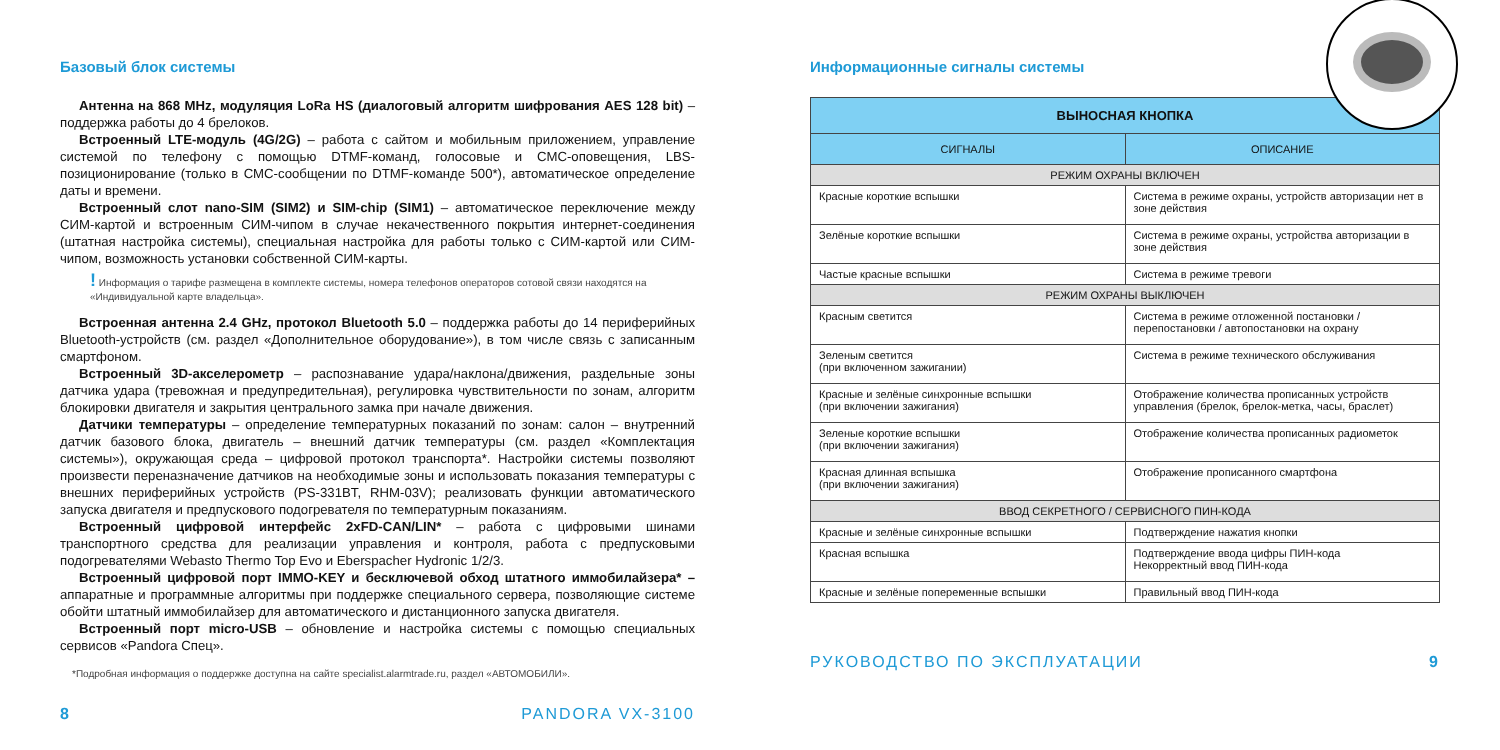Базовый блок системы
Антенна на 868 MHz, модуляция LoRa HS (диалоговый алгоритм шифрования AES 128 bit) – поддержка работы до 4 брелоков.
Встроенный LTE-модуль (4G/2G) – работа с сайтом и мобильным приложением, управление системой по телефону с помощью DTMF-команд, голосовые и СМС-оповещения, LBS-позиционирование (только в СМС-сообщении по DTMF-команде 500*), автоматическое определение даты и времени.
Встроенный слот nano-SIM (SIM2) и SIM-chip (SIM1) – автоматическое переключение между СИМ-картой и встроенным СИМ-чипом в случае некачественного покрытия интернет-соединения (штатная настройка системы), специальная настройка для работы только с СИМ-картой или СИМ-чипом, возможность установки собственной СИМ-карты.
! Информация о тарифе размещена в комплекте системы, номера телефонов операторов сотовой связи находятся на «Индивидуальной карте владельца».
Встроенная антенна 2.4 GHz, протокол Bluetooth 5.0 – поддержка работы до 14 периферийных Bluetooth-устройств (см. раздел «Дополнительное оборудование»), в том числе связь с записанным смартфоном.
Встроенный 3D-акселерометр – распознавание удара/наклона/движения, раздельные зоны датчика удара (тревожная и предупредительная), регулировка чувствительности по зонам, алгоритм блокировки двигателя и закрытия центрального замка при начале движения.
Датчики температуры – определение температурных показаний по зонам: салон – внутренний датчик базового блока, двигатель – внешний датчик температуры (см. раздел «Комплектация системы»), окружающая среда – цифровой протокол транспорта*. Настройки системы позволяют произвести переназначение датчиков на необходимые зоны и использовать показания температуры с внешних периферийных устройств (PS-331BT, RHM-03V); реализовать функции автоматического запуска двигателя и предпускового подогревателя по температурным показаниям.
Встроенный цифровой интерфейс 2xFD-CAN/LIN* – работа с цифровыми шинами транспортного средства для реализации управления и контроля, работа с предпусковыми подогревателями Webasto Thermo Top Evo и Eberspacher Hydronic 1/2/3.
Встроенный цифровой порт IMMO-KEY и бесключевой обход штатного иммобилайзера* – аппаратные и программные алгоритмы при поддержке специального сервера, позволяющие системе обойти штатный иммобилайзер для автоматического и дистанционного запуска двигателя.
Встроенный порт micro-USB – обновление и настройка системы с помощью специальных сервисов «Pandora Спец».
*Подробная информация о поддержке доступна на сайте specialist.alarmtrade.ru, раздел «АВТОМОБИЛИ».
8 PANDORA VX-3100
Информационные сигналы системы
| ВЫНОСНАЯ КНОПКА | |
| --- | --- |
| СИГНАЛЫ | ОПИСАНИЕ |
| РЕЖИМ ОХРАНЫ ВКЛЮЧЕН | |
| Красные короткие вспышки | Система в режиме охраны, устройств авторизации нет в зоне действия |
| Зелёные короткие вспышки | Система в режиме охраны, устройства авторизации в зоне действия |
| Частые красные вспышки | Система в режиме тревоги |
| РЕЖИМ ОХРАНЫ ВЫКЛЮЧЕН | |
| Красным светится | Система в режиме отложенной постановки / перепостановки / автопостановки на охрану |
| Зеленым светится (при включенном зажигании) | Система в режиме технического обслуживания |
| Красные и зелёные синхронные вспышки (при включении зажигания) | Отображение количества прописанных устройств управления (брелок, брелок-метка, часы, браслет) |
| Зеленые короткие вспышки (при включении зажигания) | Отображение количества прописанных радиометок |
| Красная длинная вспышка (при включении зажигания) | Отображение прописанного смартфона |
| ВВОД СЕКРЕТНОГО / СЕРВИСНОГО ПИН-КОДА | |
| Красные и зелёные синхронные вспышки | Подтверждение нажатия кнопки |
| Красная вспышка | Подтверждение ввода цифры ПИН-кода Некорректный ввод ПИН-кода |
| Красные и зелёные попеременные вспышки | Правильный ввод ПИН-кода |
РУКОВОДСТВО ПО ЭКСПЛУАТАЦИИ 9